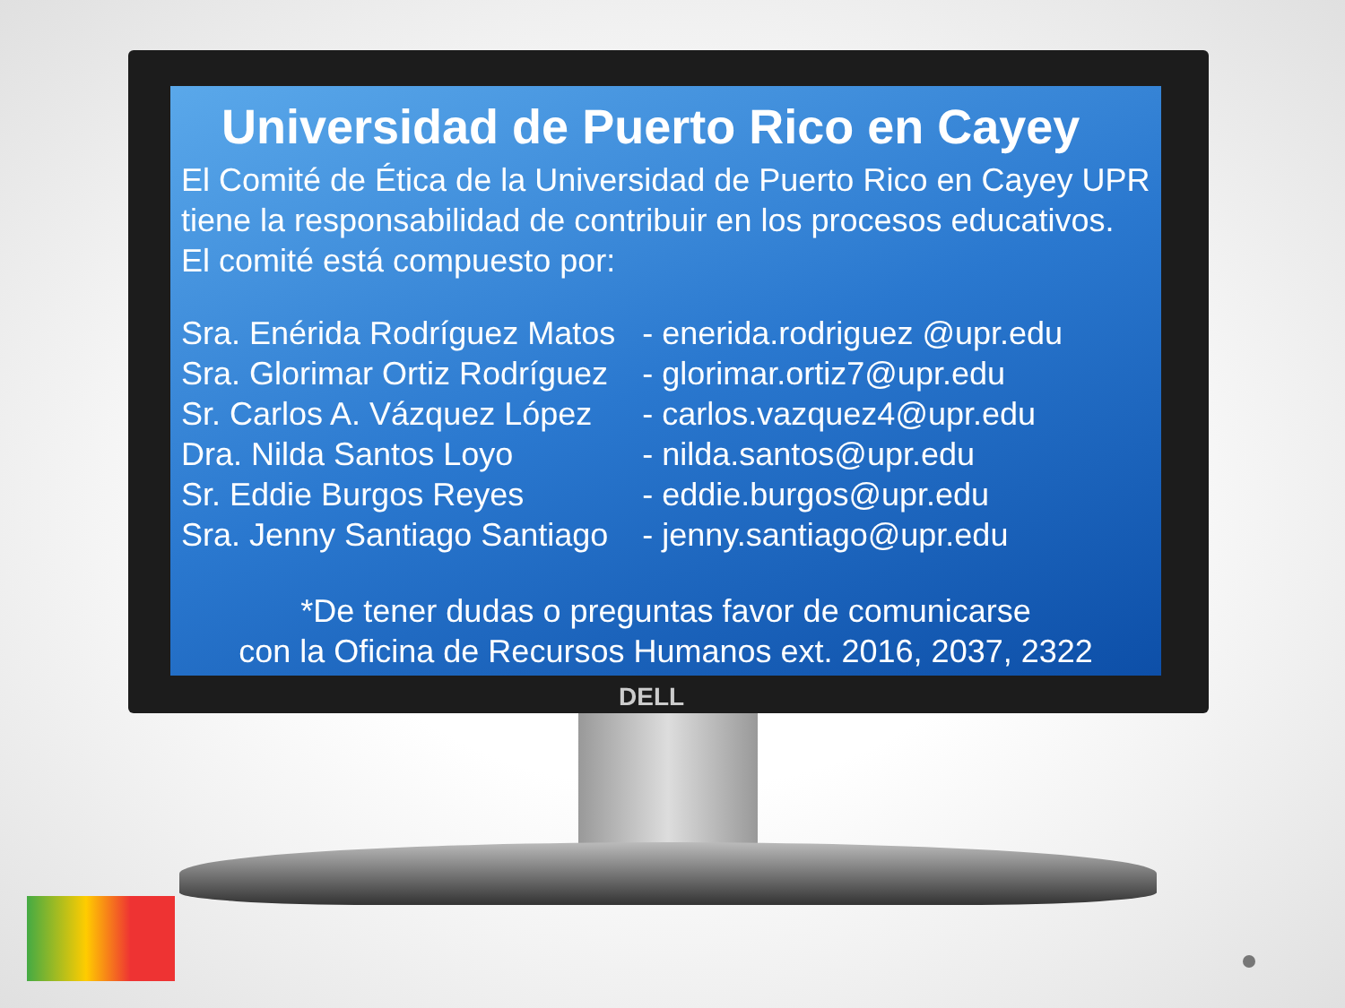Universidad de Puerto Rico en Cayey
El Comité de Ética de la Universidad de Puerto Rico en Cayey UPR tiene la responsabilidad de contribuir en los procesos educativos. El comité está compuesto por:
| Sra. Enérida Rodríguez Matos | - enerida.rodriguez @upr.edu |
| Sra. Glorimar Ortiz Rodríguez | - glorimar.ortiz7@upr.edu |
| Sr. Carlos A. Vázquez López | - carlos.vazquez4@upr.edu |
| Dra. Nilda Santos Loyo | - nilda.santos@upr.edu |
| Sr. Eddie Burgos Reyes | - eddie.burgos@upr.edu |
| Sra. Jenny Santiago Santiago | - jenny.santiago@upr.edu |
*De tener dudas o preguntas favor de comunicarse
con la Oficina de Recursos Humanos ext. 2016, 2037, 2322
DELL